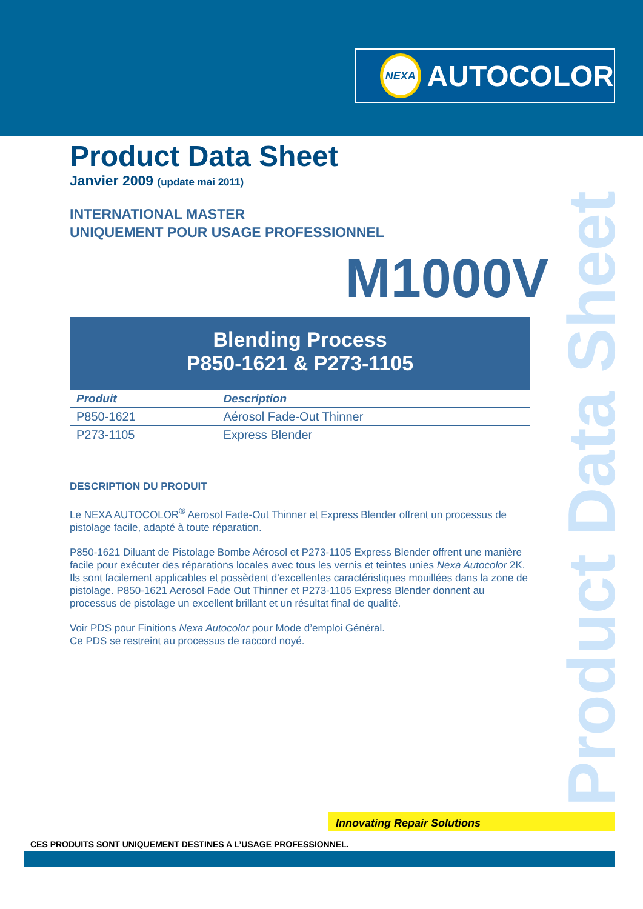NEXA
AUTOCOLOR
Product Data Sheet
Product Data Sheet
Janvier 2009 (update mai 2011)
INTERNATIONAL MASTER
UNIQUEMENT POUR USAGE PROFESSIONNEL
M1000V
Blending Process
P850-1621 & P273-1105
| Produit | Description |
| --- | --- |
| P850-1621 | Aérosol Fade-Out Thinner |
| P273-1105 | Express Blender |
DESCRIPTION DU PRODUIT
Le NEXA AUTOCOLOR<sup>®</sup> Aerosol Fade-Out Thinner et Express Blender offrent un processus de pistolage facile, adapté à toute réparation.
P850-1621 Diluant de Pistolage Bombe Aérosol et P273-1105 Express Blender offrent une manière facile pour exécuter des réparations locales avec tous les vernis et teintes unies Nexa Autocolor 2K. Ils sont facilement applicables et possèdent d’excellentes caractéristiques mouillées dans la zone de pistolage. P850-1621 Aerosol Fade Out Thinner et P273-1105 Express Blender donnent au processus de pistolage un excellent brillant et un résultat final de qualité.
Voir PDS pour Finitions Nexa Autocolor pour Mode d’emploi Général.
Ce PDS se restreint au processus de raccord noyé.
Innovating Repair Solutions
CES PRODUITS SONT UNIQUEMENT DESTINES A L’USAGE PROFESSIONNEL.